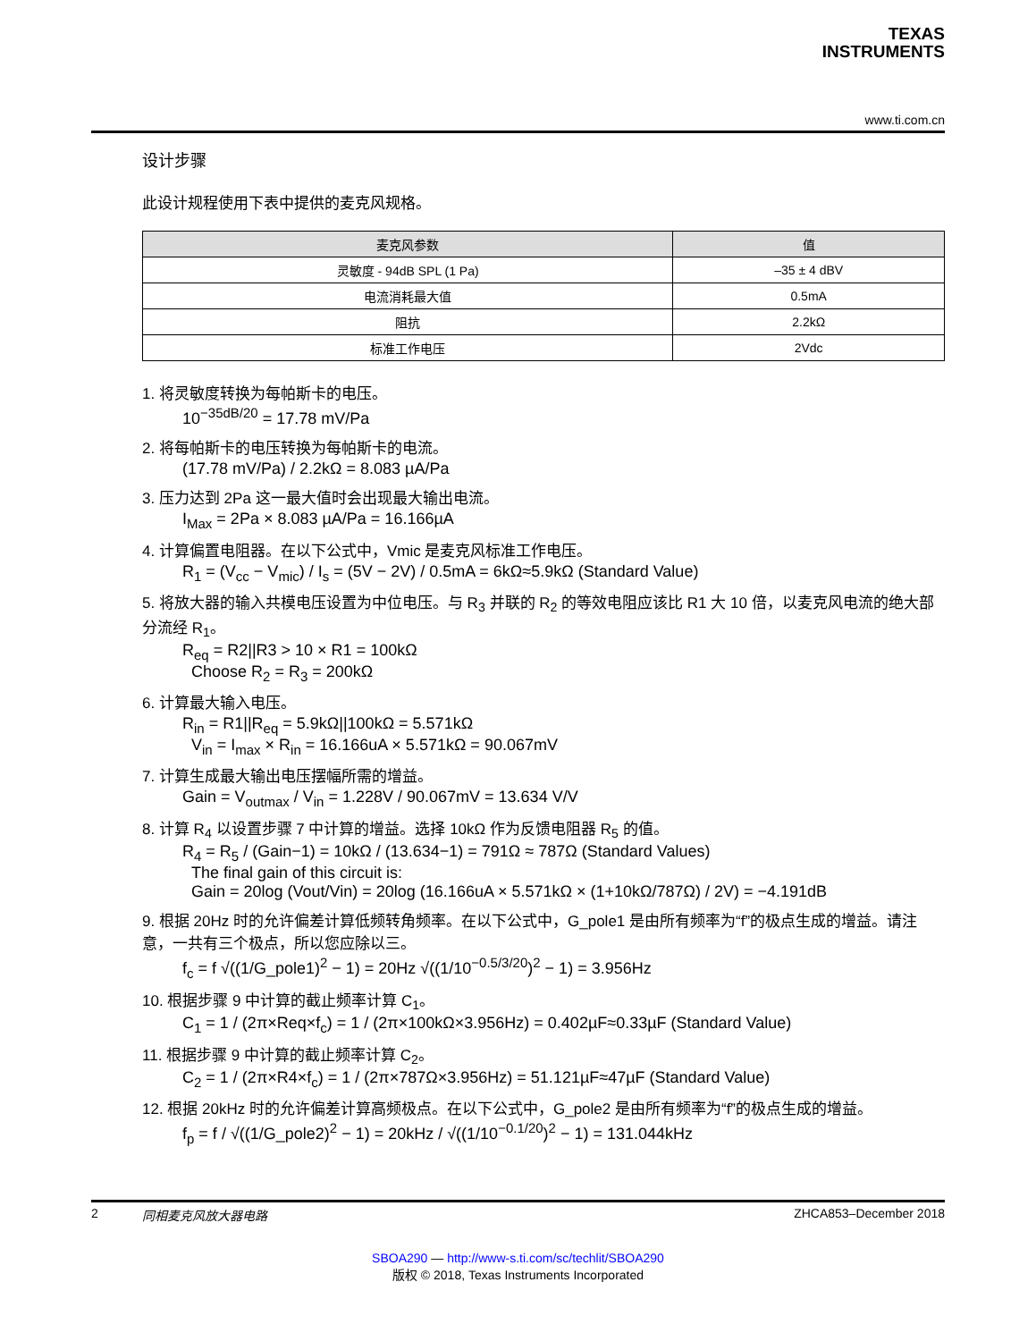TEXAS
INSTRUMENTS
www.ti.com.cn
设计步骤
此设计规程使用下表中提供的麦克风规格。
| 麦克风参数 | 值 |
| --- | --- |
| 灵敏度 - 94dB SPL (1 Pa) | –35 ± 4 dBV |
| 电流消耗最大值 | 0.5mA |
| 阻抗 | 2.2kΩ |
| 标准工作电压 | 2Vdc |
1. 将灵敏度转换为每帕斯卡的电压。
10<sup>−35dB/20</sup> = 17.78 mV/Pa
2. 将每帕斯卡的电压转换为每帕斯卡的电流。
(17.78 mV/Pa) / 2.2kΩ = 8.083 µA/Pa
3. 压力达到 2Pa 这一最大值时会出现最大输出电流。
I<sub>Max</sub> = 2Pa × 8.083 µA/Pa = 16.166µA
4. 计算偏置电阻器。在以下公式中，Vmic 是麦克风标准工作电压。
R<sub>1</sub> = (V<sub>cc</sub> − V<sub>mic</sub>) / I<sub>s</sub> = (5V − 2V) / 0.5mA = 6kΩ≈5.9kΩ (Standard Value)
5. 将放大器的输入共模电压设置为中位电压。与 R<sub>3</sub> 并联的 R<sub>2</sub> 的等效电阻应该比 R1 大 10 倍，以麦克风电流的绝大部分流经 R<sub>1</sub>。
R<sub>eq</sub> = R2||R3 > 10 × R1 = 100kΩ
Choose R<sub>2</sub> = R<sub>3</sub> = 200kΩ
6. 计算最大输入电压。
R<sub>in</sub> = R1||R<sub>eq</sub> = 5.9kΩ||100kΩ = 5.571kΩ
V<sub>in</sub> = I<sub>max</sub> × R<sub>in</sub> = 16.166uA × 5.571kΩ = 90.067mV
7. 计算生成最大输出电压摆幅所需的增益。
Gain = V<sub>outmax</sub> / V<sub>in</sub> = 1.228V / 90.067mV = 13.634 V/V
8. 计算 R<sub>4</sub> 以设置步骤 7 中计算的增益。选择 10kΩ 作为反馈电阻器 R<sub>5</sub> 的值。
R<sub>4</sub> = R<sub>5</sub> / (Gain−1) = 10kΩ / (13.634−1) = 791Ω ≈ 787Ω (Standard Values)
The final gain of this circuit is:
Gain = 20log (Vout/Vin) = 20log (16.166uA × 5.571kΩ × (1+10kΩ/787Ω) / 2V) = −4.191dB
9. 根据 20Hz 时的允许偏差计算低频转角频率。在以下公式中，G_pole1 是由所有频率为“f”的极点生成的增益。请注意，一共有三个极点，所以您应除以三。
f<sub>c</sub> = f √((1/G_pole1)<sup>2</sup> − 1) = 20Hz √((1/10<sup>−0.5/3/20</sup>)<sup>2</sup> − 1) = 3.956Hz
10. 根据步骤 9 中计算的截止频率计算 C<sub>1</sub>。
C<sub>1</sub> = 1 / (2π×Req×f<sub>c</sub>) = 1 / (2π×100kΩ×3.956Hz) = 0.402µF≈0.33µF (Standard Value)
11. 根据步骤 9 中计算的截止频率计算 C<sub>2</sub>。
C<sub>2</sub> = 1 / (2π×R4×f<sub>c</sub>) = 1 / (2π×787Ω×3.956Hz) = 51.121µF≈47µF (Standard Value)
12. 根据 20kHz 时的允许偏差计算高频极点。在以下公式中，G_pole2 是由所有频率为“f”的极点生成的增益。
f<sub>p</sub> = f / √((1/G_pole2)<sup>2</sup> − 1) = 20kHz / √((1/10<sup>−0.1/20</sup>)<sup>2</sup> − 1) = 131.044kHz
2 同相麦克风放大器电路 ZHCA853–December 2018
SBOA290 — http://www-s.ti.com/sc/techlit/SBOA290
版权 © 2018, Texas Instruments Incorporated